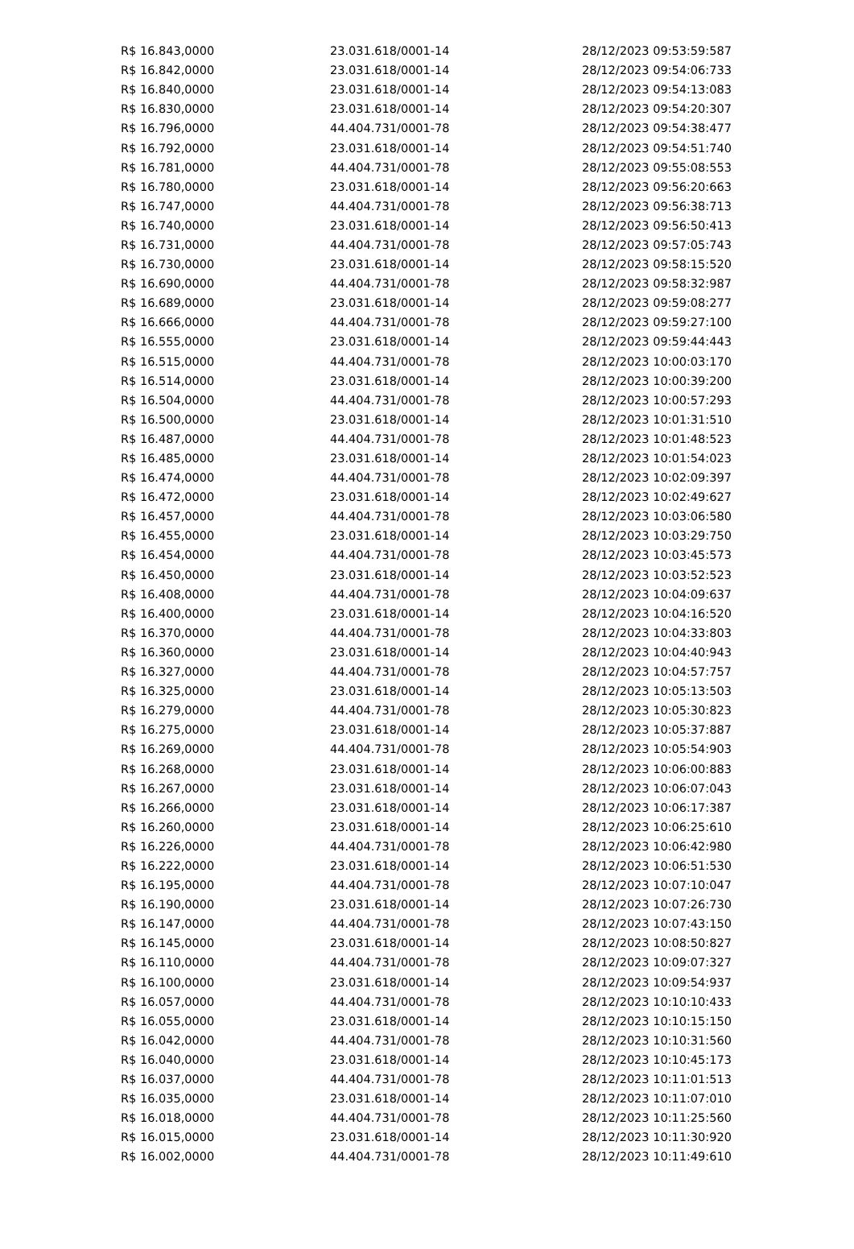| R$ 16.843,0000 | 23.031.618/0001-14 | 28/12/2023 09:53:59:587 |
| R$ 16.842,0000 | 23.031.618/0001-14 | 28/12/2023 09:54:06:733 |
| R$ 16.840,0000 | 23.031.618/0001-14 | 28/12/2023 09:54:13:083 |
| R$ 16.830,0000 | 23.031.618/0001-14 | 28/12/2023 09:54:20:307 |
| R$ 16.796,0000 | 44.404.731/0001-78 | 28/12/2023 09:54:38:477 |
| R$ 16.792,0000 | 23.031.618/0001-14 | 28/12/2023 09:54:51:740 |
| R$ 16.781,0000 | 44.404.731/0001-78 | 28/12/2023 09:55:08:553 |
| R$ 16.780,0000 | 23.031.618/0001-14 | 28/12/2023 09:56:20:663 |
| R$ 16.747,0000 | 44.404.731/0001-78 | 28/12/2023 09:56:38:713 |
| R$ 16.740,0000 | 23.031.618/0001-14 | 28/12/2023 09:56:50:413 |
| R$ 16.731,0000 | 44.404.731/0001-78 | 28/12/2023 09:57:05:743 |
| R$ 16.730,0000 | 23.031.618/0001-14 | 28/12/2023 09:58:15:520 |
| R$ 16.690,0000 | 44.404.731/0001-78 | 28/12/2023 09:58:32:987 |
| R$ 16.689,0000 | 23.031.618/0001-14 | 28/12/2023 09:59:08:277 |
| R$ 16.666,0000 | 44.404.731/0001-78 | 28/12/2023 09:59:27:100 |
| R$ 16.555,0000 | 23.031.618/0001-14 | 28/12/2023 09:59:44:443 |
| R$ 16.515,0000 | 44.404.731/0001-78 | 28/12/2023 10:00:03:170 |
| R$ 16.514,0000 | 23.031.618/0001-14 | 28/12/2023 10:00:39:200 |
| R$ 16.504,0000 | 44.404.731/0001-78 | 28/12/2023 10:00:57:293 |
| R$ 16.500,0000 | 23.031.618/0001-14 | 28/12/2023 10:01:31:510 |
| R$ 16.487,0000 | 44.404.731/0001-78 | 28/12/2023 10:01:48:523 |
| R$ 16.485,0000 | 23.031.618/0001-14 | 28/12/2023 10:01:54:023 |
| R$ 16.474,0000 | 44.404.731/0001-78 | 28/12/2023 10:02:09:397 |
| R$ 16.472,0000 | 23.031.618/0001-14 | 28/12/2023 10:02:49:627 |
| R$ 16.457,0000 | 44.404.731/0001-78 | 28/12/2023 10:03:06:580 |
| R$ 16.455,0000 | 23.031.618/0001-14 | 28/12/2023 10:03:29:750 |
| R$ 16.454,0000 | 44.404.731/0001-78 | 28/12/2023 10:03:45:573 |
| R$ 16.450,0000 | 23.031.618/0001-14 | 28/12/2023 10:03:52:523 |
| R$ 16.408,0000 | 44.404.731/0001-78 | 28/12/2023 10:04:09:637 |
| R$ 16.400,0000 | 23.031.618/0001-14 | 28/12/2023 10:04:16:520 |
| R$ 16.370,0000 | 44.404.731/0001-78 | 28/12/2023 10:04:33:803 |
| R$ 16.360,0000 | 23.031.618/0001-14 | 28/12/2023 10:04:40:943 |
| R$ 16.327,0000 | 44.404.731/0001-78 | 28/12/2023 10:04:57:757 |
| R$ 16.325,0000 | 23.031.618/0001-14 | 28/12/2023 10:05:13:503 |
| R$ 16.279,0000 | 44.404.731/0001-78 | 28/12/2023 10:05:30:823 |
| R$ 16.275,0000 | 23.031.618/0001-14 | 28/12/2023 10:05:37:887 |
| R$ 16.269,0000 | 44.404.731/0001-78 | 28/12/2023 10:05:54:903 |
| R$ 16.268,0000 | 23.031.618/0001-14 | 28/12/2023 10:06:00:883 |
| R$ 16.267,0000 | 23.031.618/0001-14 | 28/12/2023 10:06:07:043 |
| R$ 16.266,0000 | 23.031.618/0001-14 | 28/12/2023 10:06:17:387 |
| R$ 16.260,0000 | 23.031.618/0001-14 | 28/12/2023 10:06:25:610 |
| R$ 16.226,0000 | 44.404.731/0001-78 | 28/12/2023 10:06:42:980 |
| R$ 16.222,0000 | 23.031.618/0001-14 | 28/12/2023 10:06:51:530 |
| R$ 16.195,0000 | 44.404.731/0001-78 | 28/12/2023 10:07:10:047 |
| R$ 16.190,0000 | 23.031.618/0001-14 | 28/12/2023 10:07:26:730 |
| R$ 16.147,0000 | 44.404.731/0001-78 | 28/12/2023 10:07:43:150 |
| R$ 16.145,0000 | 23.031.618/0001-14 | 28/12/2023 10:08:50:827 |
| R$ 16.110,0000 | 44.404.731/0001-78 | 28/12/2023 10:09:07:327 |
| R$ 16.100,0000 | 23.031.618/0001-14 | 28/12/2023 10:09:54:937 |
| R$ 16.057,0000 | 44.404.731/0001-78 | 28/12/2023 10:10:10:433 |
| R$ 16.055,0000 | 23.031.618/0001-14 | 28/12/2023 10:10:15:150 |
| R$ 16.042,0000 | 44.404.731/0001-78 | 28/12/2023 10:10:31:560 |
| R$ 16.040,0000 | 23.031.618/0001-14 | 28/12/2023 10:10:45:173 |
| R$ 16.037,0000 | 44.404.731/0001-78 | 28/12/2023 10:11:01:513 |
| R$ 16.035,0000 | 23.031.618/0001-14 | 28/12/2023 10:11:07:010 |
| R$ 16.018,0000 | 44.404.731/0001-78 | 28/12/2023 10:11:25:560 |
| R$ 16.015,0000 | 23.031.618/0001-14 | 28/12/2023 10:11:30:920 |
| R$ 16.002,0000 | 44.404.731/0001-78 | 28/12/2023 10:11:49:610 |